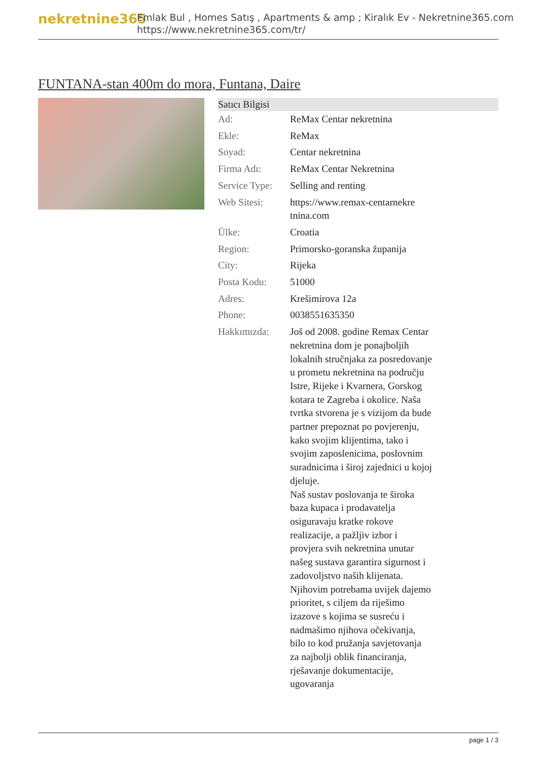nekretnine365
Emlak Bul , Homes Satış , Apartments & amp ; Kiralık Ev - Nekretnine365.com
https://www.nekretnine365.com/tr/
FUNTANA-stan 400m do mora, Funtana, Daire
| Satıcı Bilgisi | | |
| --- | --- | --- |
| Ad: | ReMax Centar nekretnina | |
| Ekle: | ReMax | |
| Soyad: | Centar nekretnina | |
| Firma Adı: | ReMax Centar Nekretnina | |
| Service Type: | Selling and renting | |
| Web Sitesi: | https://www.remax-centarnekre tnina.com | |
| Ülke: | Croatia | |
| Region: | Primorsko-goranska županija | |
| City: | Rijeka | |
| Posta Kodu: | 51000 | |
| Adres: | Krešimirova 12a | |
| Phone: | 0038551635350 | |
| Hakkımızda: | Još od 2008. godine Remax Centar nekretnina dom je ponajboljih lokalnih stručnjaka za posredovanje u prometu nekretnina na području Istre, Rijeke i Kvarnera, Gorskog kotara te Zagreba i okolice. Naša tvrtka stvorena je s vizijom da bude partner prepoznat po povjerenju, kako svojim klijentima, tako i svojim zaposlenicima, poslovnim suradnicima i široj zajednici u kojoj djeluje. Naš sustav poslovanja te široka baza kupaca i prodavatelja osiguravaju kratke rokove realizacije, a pažljiv izbor i provjera svih nekretnina unutar našeg sustava garantira sigurnost i zadovoljstvo naših klijenata. Njihovim potrebama uvijek dajemo prioritet, s ciljem da riješimo izazove s kojima se susreću i nadmašimo njihova očekivanja, bilo to kod pružanja savjetovanja za najbolji oblik financiranja, rješavanje dokumentacije, ugovaranja | |
page 1 / 3